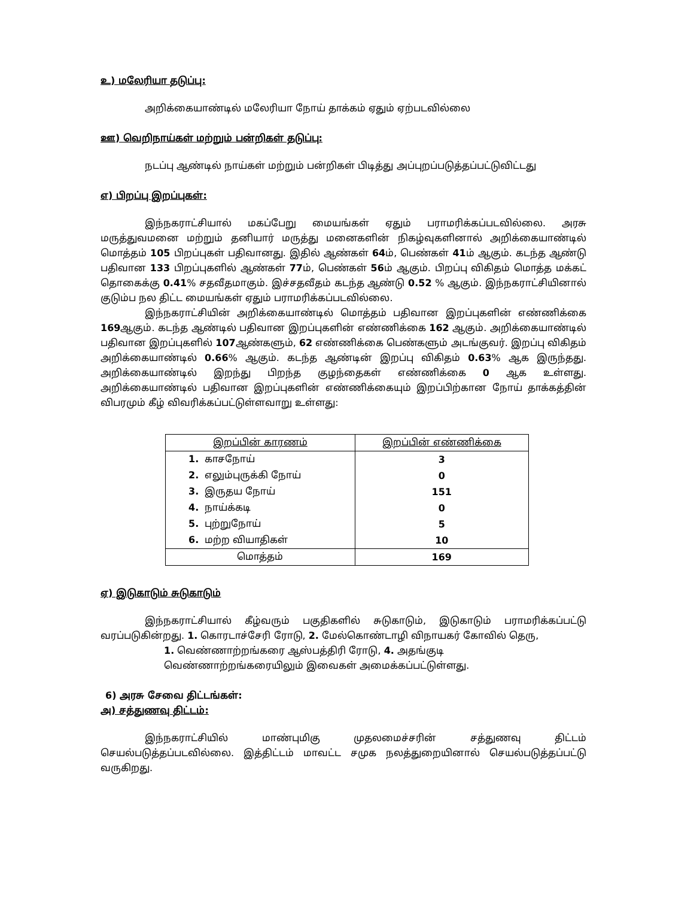உ) மலேரியா தடுப்பு:
அறிக்கையாண்டில் மலேரியா நோய் தாக்கம் ஏதும் ஏற்படவில்லை
ஊ) வெறிநாய்கள் மற்றும் பன்றிகள் தடுப்பு:
நடப்பு ஆண்டில் நாய்கள் மற்றும் பன்றிகள் பிடித்து அப்புறப்படுத்தப்பட்டுவிட்டது
எ) பிறப்பு இறப்புகள்:
இந்நகராட்சியால் மகப்பேறு மையங்கள் ஏதும் பராமரிக்கப்படவில்லை. அரசு மருத்துவமனை மற்றும் தனியார் மருத்து மனைகளின் நிகழ்வுகளினால் அறிக்கையாண்டில் மொத்தம் 105 பிறப்புகள் பதிவானது. இதில் ஆண்கள் 64ம், பெண்கள் 41ம் ஆகும். கடந்த ஆண்டு பதிவான 133 பிறப்புகளில் ஆண்கள் 77ம், பெண்கள் 56ம் ஆகும். பிறப்பு விகிதம் மொத்த மக்கட் தொகைக்கு 0.41% சதவீதமாகும். இச்சதவீதம் கடந்த ஆண்டு 0.52 % ஆகும். இந்நகராட்சியினால் குடும்ப நல திட்ட மையங்கள் ஏதும் பராமரிக்கப்படவில்லை.
இந்நகராட்சியின் அறிக்கையாண்டில் மொத்தம் பதிவான இறப்புகளின் எண்ணிக்கை 169ஆகும். கடந்த ஆண்டில் பதிவான இறப்புகளின் எண்ணிக்கை 162 ஆகும். அறிக்கையாண்டில் பதிவான இறப்புகளில் 107ஆண்களும், 62 எண்ணிக்கை பெண்களும் அடங்குவர். இறப்பு விகிதம் அறிக்கையாண்டில் 0.66% ஆகும். கடந்த ஆண்டின் இறப்பு விகிதம் 0.63% ஆக இருந்தது. அறிக்கையாண்டில் இறந்து பிறந்த குழந்தைகள் எண்ணிக்கை 0 ஆக உள்ளது. அறிக்கையாண்டில் பதிவான இறப்புகளின் எண்ணிக்கையும் இறப்பிற்கான நோய் தாக்கத்தின் விபரமும் கீழ் விவரிக்கப்பட்டுள்ளவாறு உள்ளது:
| இறப்பின் காரணம் | இறப்பின் எண்ணிக்கை |
| --- | --- |
| 1. காசநோய் | 3 |
| 2. எலும்புருக்கி நோய் | 0 |
| 3. இருதய நோய் | 151 |
| 4. நாய்க்கடி | 0 |
| 5. புற்றுநோய் | 5 |
| 6. மற்ற வியாதிகள் | 10 |
| மொத்தம் | 169 |
ஏ) இடுகாடும் சுடுகாடும்
இந்நகராட்சியால் கீழ்வரும் பகுதிகளில் சுடுகாடும், இடுகாடும் பராமரிக்கப்பட்டு வரப்படுகின்றது. 1. கொரடாச்சேரி ரோடு, 2. மேல்கொண்டாழி விநாயகர் கோவில் தெரு,
1. வெண்ணாற்றங்கரை ஆஸ்பத்திரி ரோடு, 4. அதங்குடி வெண்ணாற்றங்கரையிலும் இவைகள் அமைக்கப்பட்டுள்ளது.
6) அரசு சேவை திட்டங்கள்:
அ) சத்துணவு திட்டம்:
இந்நகராட்சியில் மாண்புமிகு முதலமைச்சரின் சத்துணவு திட்டம் செயல்படுத்தப்படவில்லை. இத்திட்டம் மாவட்ட சமுக நலத்துறையினால் செயல்படுத்தப்பட்டு வருகிறது.